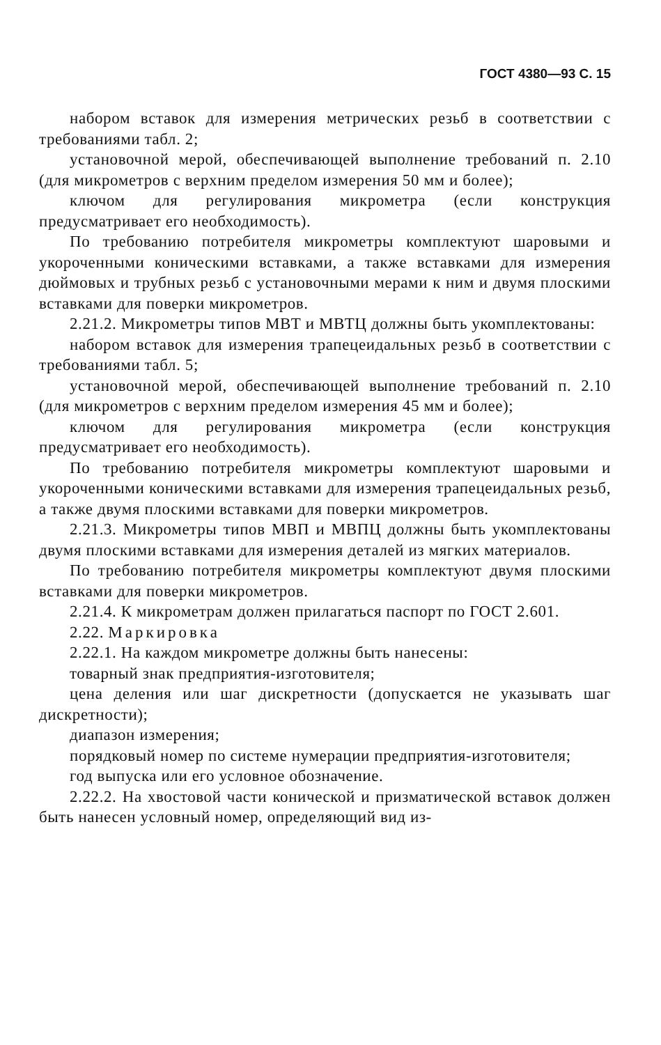ГОСТ 4380—93 С. 15
набором вставок для измерения метрических резьб в соответствии с требованиями табл. 2;
установочной мерой, обеспечивающей выполнение требований п. 2.10 (для микрометров с верхним пределом измерения 50 мм и более);
ключом для регулирования микрометра (если конструкция предусматривает его необходимость).
По требованию потребителя микрометры комплектуют шаровыми и укороченными коническими вставками, а также вставками для измерения дюймовых и трубных резьб с установочными мерами к ним и двумя плоскими вставками для поверки микрометров.
2.21.2. Микрометры типов МВТ и МВТЦ должны быть укомплектованы:
набором вставок для измерения трапецеидальных резьб в соответствии с требованиями табл. 5;
установочной мерой, обеспечивающей выполнение требований п. 2.10 (для микрометров с верхним пределом измерения 45 мм и более);
ключом для регулирования микрометра (если конструкция предусматривает его необходимость).
По требованию потребителя микрометры комплектуют шаровыми и укороченными коническими вставками для измерения трапецеидальных резьб, а также двумя плоскими вставками для поверки микрометров.
2.21.3. Микрометры типов МВП и МВПЦ должны быть укомплектованы двумя плоскими вставками для измерения деталей из мягких материалов.
По требованию потребителя микрометры комплектуют двумя плоскими вставками для поверки микрометров.
2.21.4. К микрометрам должен прилагаться паспорт по ГОСТ 2.601.
2.22. Маркировка
2.22.1. На каждом микрометре должны быть нанесены:
товарный знак предприятия-изготовителя;
цена деления или шаг дискретности (допускается не указывать шаг дискретности);
диапазон измерения;
порядковый номер по системе нумерации предприятия-изготовителя;
год выпуска или его условное обозначение.
2.22.2. На хвостовой части конической и призматической вставок должен быть нанесен условный номер, определяющий вид из-